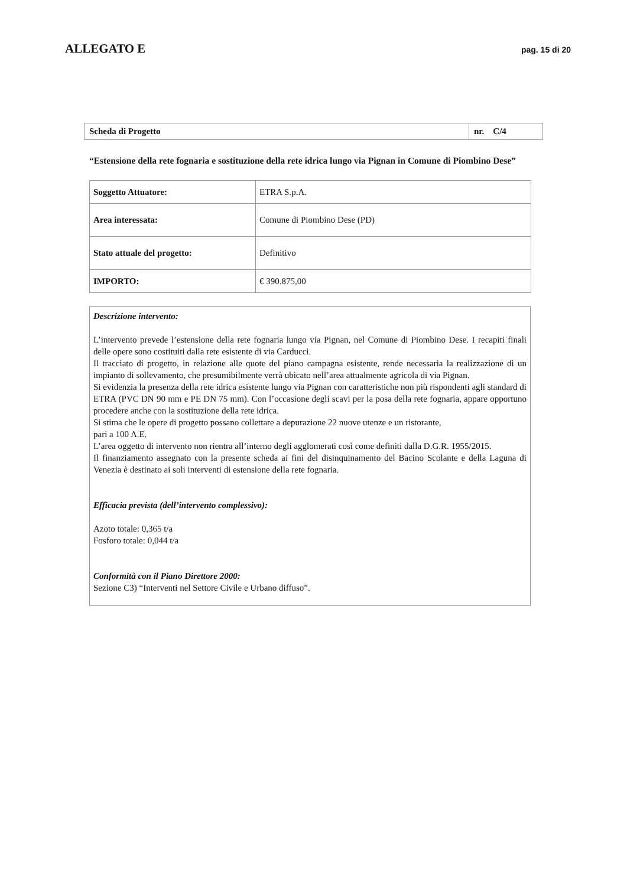ALLEGATO E pag. 15 di 20
| Scheda di Progetto | nr. C/4 |
“Estensione della rete fognaria e sostituzione della rete idrica lungo via Pignan in Comune di Piombino Dese”
| Soggetto Attuatore: | ETRA S.p.A. |
| Area interessata: | Comune di Piombino Dese (PD) |
| Stato attuale del progetto: | Definitivo |
| IMPORTO: | € 390.875,00 |
Descrizione intervento:
L’intervento prevede l’estensione della rete fognaria lungo via Pignan, nel Comune di Piombino Dese. I recapiti finali delle opere sono costituiti dalla rete esistente di via Carducci.
Il tracciato di progetto, in relazione alle quote del piano campagna esistente, rende necessaria la realizzazione di un impianto di sollevamento, che presumibilmente verrà ubicato nell’area attualmente agricola di via Pignan.
Si evidenzia la presenza della rete idrica esistente lungo via Pignan con caratteristiche non più rispondenti agli standard di ETRA (PVC DN 90 mm e PE DN 75 mm). Con l’occasione degli scavi per la posa della rete fognaria, appare opportuno procedere anche con la sostituzione della rete idrica.
Si stima che le opere di progetto possano collettare a depurazione 22 nuove utenze e un ristorante,
pari a 100 A.E.
L’area oggetto di intervento non rientra all’interno degli agglomerati così come definiti dalla D.G.R. 1955/2015.
Il finanziamento assegnato con la presente scheda ai fini del disinquinamento del Bacino Scolante e della Laguna di Venezia è destinato ai soli interventi di estensione della rete fognaria.
Efficacia prevista (dell’intervento complessivo):
Azoto totale: 0,365 t/a
Fosforo totale: 0,044 t/a
Conformità con il Piano Direttore 2000:
Sezione C3) “Interventi nel Settore Civile e Urbano diffuso”.